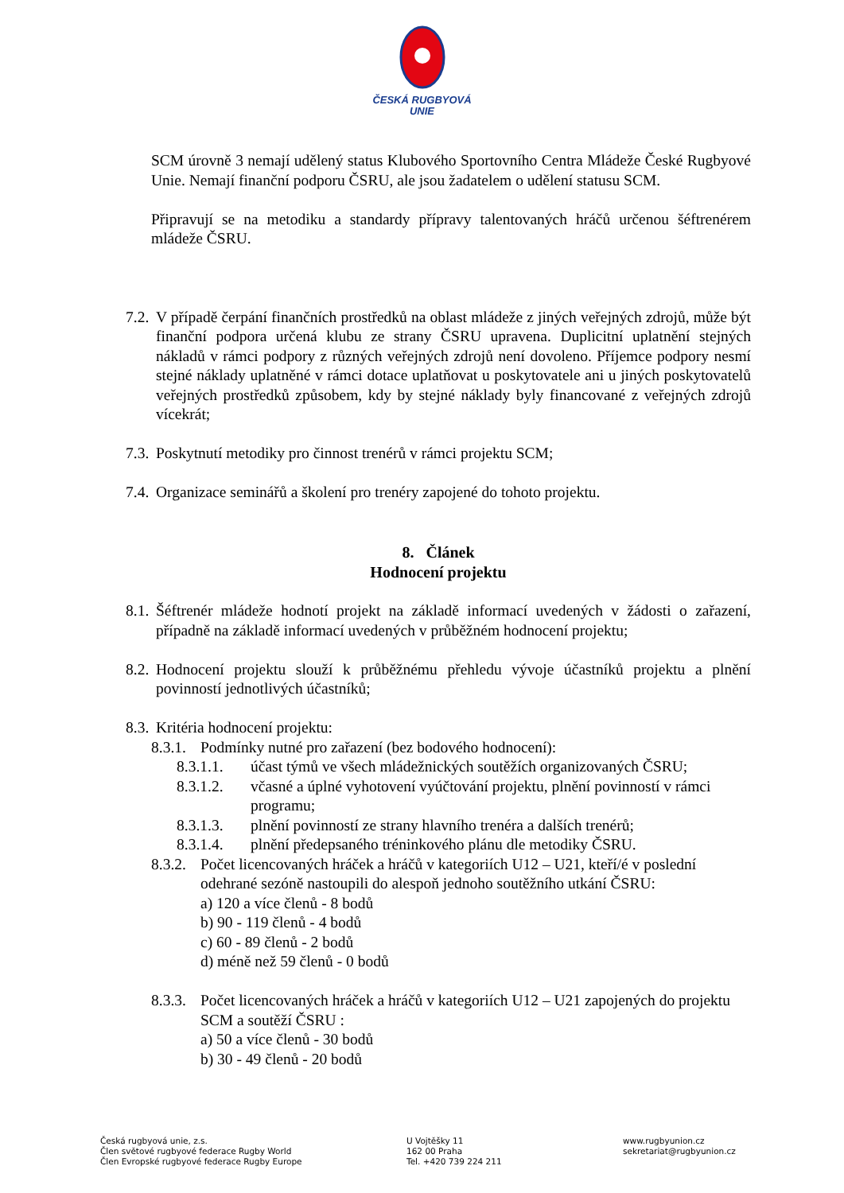ČESKÁ RUGBYOVÁ
UNIE
SCM úrovně 3 nemají udělený status Klubového Sportovního Centra Mládeže České Rugbyové Unie. Nemají finanční podporu ČSRU, ale jsou žadatelem o udělení statusu SCM.
Připravují se na metodiku a standardy přípravy talentovaných hráčů určenou šéftrenérem mládeže ČSRU.
7.2. V případě čerpání finančních prostředků na oblast mládeže z jiných veřejných zdrojů, může být finanční podpora určená klubu ze strany ČSRU upravena. Duplicitní uplatnění stejných nákladů v rámci podpory z různých veřejných zdrojů není dovoleno. Příjemce podpory nesmí stejné náklady uplatněné v rámci dotace uplatňovat u poskytovatele ani u jiných poskytovatelů veřejných prostředků způsobem, kdy by stejné náklady byly financované z veřejných zdrojů vícekrát;
7.3. Poskytnutí metodiky pro činnost trenérů v rámci projektu SCM;
7.4. Organizace seminářů a školení pro trenéry zapojené do tohoto projektu.
8. Článek
Hodnocení projektu
8.1. Šéftrenér mládeže hodnotí projekt na základě informací uvedených v žádosti o zařazení, případně na základě informací uvedených v průběžném hodnocení projektu;
8.2. Hodnocení projektu slouží k průběžnému přehledu vývoje účastníků projektu a plnění povinností jednotlivých účastníků;
8.3. Kritéria hodnocení projektu:
8.3.1. Podmínky nutné pro zařazení (bez bodového hodnocení):
8.3.1.1. účast týmů ve všech mládežnických soutěžích organizovaných ČSRU;
8.3.1.2. včasné a úplné vyhotovení vyúčtování projektu, plnění povinností v rámci programu;
8.3.1.3. plnění povinností ze strany hlavního trenéra a dalších trenérů;
8.3.1.4. plnění předepsaného tréninkového plánu dle metodiky ČSRU.
8.3.2. Počet licencovaných hráček a hráčů v kategoriích U12 – U21, kteří/é v poslední odehrané sezóně nastoupili do alespoň jednoho soutěžního utkání ČSRU:
a) 120 a více členů - 8 bodů
b) 90 - 119 členů - 4 bodů
c) 60 - 89 členů - 2 bodů
d) méně než 59 členů - 0 bodů
8.3.3. Počet licencovaných hráček a hráčů v kategoriích U12 – U21 zapojených do projektu SCM a soutěží ČSRU :
a) 50 a více členů - 30 bodů
b) 30 - 49 členů - 20 bodů
Česká rugbyová unie, z.s.
Člen světové rugbyové federace Rugby World
Člen Evropské rugbyové federace Rugby Europe
U Vojtěšky 11
162 00 Praha
Tel. +420 739 224 211
www.rugbyunion.cz
sekretariat@rugbyunion.cz